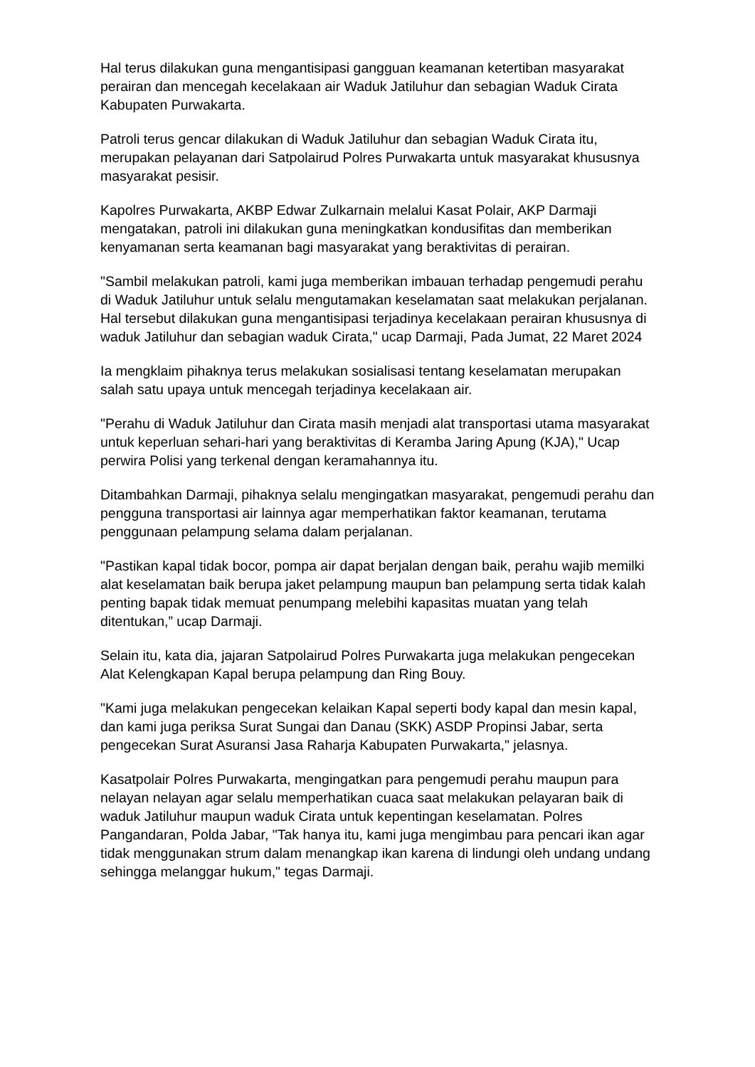Hal terus dilakukan guna mengantisipasi gangguan keamanan ketertiban masyarakat perairan dan mencegah kecelakaan air Waduk Jatiluhur dan sebagian Waduk Cirata Kabupaten Purwakarta.
Patroli terus gencar dilakukan di Waduk Jatiluhur dan sebagian Waduk Cirata itu, merupakan pelayanan dari Satpolairud Polres Purwakarta untuk masyarakat khususnya masyarakat pesisir.
Kapolres Purwakarta, AKBP Edwar Zulkarnain melalui Kasat Polair, AKP Darmaji mengatakan, patroli ini dilakukan guna meningkatkan kondusifitas dan memberikan kenyamanan serta keamanan bagi masyarakat yang beraktivitas di perairan.
"Sambil melakukan patroli, kami juga memberikan imbauan terhadap pengemudi perahu di Waduk Jatiluhur untuk selalu mengutamakan keselamatan saat melakukan perjalanan. Hal tersebut dilakukan guna mengantisipasi terjadinya kecelakaan perairan khususnya di waduk Jatiluhur dan sebagian waduk Cirata," ucap Darmaji, Pada Jumat, 22 Maret 2024
Ia mengklaim pihaknya terus melakukan sosialisasi tentang keselamatan merupakan salah satu upaya untuk mencegah terjadinya kecelakaan air.
"Perahu di Waduk Jatiluhur dan Cirata masih menjadi alat transportasi utama masyarakat untuk keperluan sehari-hari yang beraktivitas di Keramba Jaring Apung (KJA)," Ucap perwira Polisi yang terkenal dengan keramahannya itu.
Ditambahkan Darmaji, pihaknya selalu mengingatkan masyarakat, pengemudi perahu dan pengguna transportasi air lainnya agar memperhatikan faktor keamanan, terutama penggunaan pelampung selama dalam perjalanan.
"Pastikan kapal tidak bocor, pompa air dapat berjalan dengan baik, perahu wajib memilki alat keselamatan baik berupa jaket pelampung maupun ban pelampung serta tidak kalah penting bapak tidak memuat penumpang melebihi kapasitas muatan yang telah ditentukan,” ucap Darmaji.
Selain itu, kata dia, jajaran Satpolairud Polres Purwakarta juga melakukan pengecekan Alat Kelengkapan Kapal berupa pelampung dan Ring Bouy.
"Kami juga melakukan pengecekan kelaikan Kapal seperti body kapal dan mesin kapal, dan kami juga periksa Surat Sungai dan Danau (SKK) ASDP Propinsi Jabar, serta pengecekan Surat Asuransi Jasa Raharja Kabupaten Purwakarta," jelasnya.
Kasatpolair Polres Purwakarta, mengingatkan para pengemudi perahu maupun para nelayan nelayan agar selalu memperhatikan cuaca saat melakukan pelayaran baik di waduk Jatiluhur maupun waduk Cirata untuk kepentingan keselamatan. Polres Pangandaran, Polda Jabar, "Tak hanya itu, kami juga mengimbau para pencari ikan agar tidak menggunakan strum dalam menangkap ikan karena di lindungi oleh undang undang sehingga melanggar hukum," tegas Darmaji.